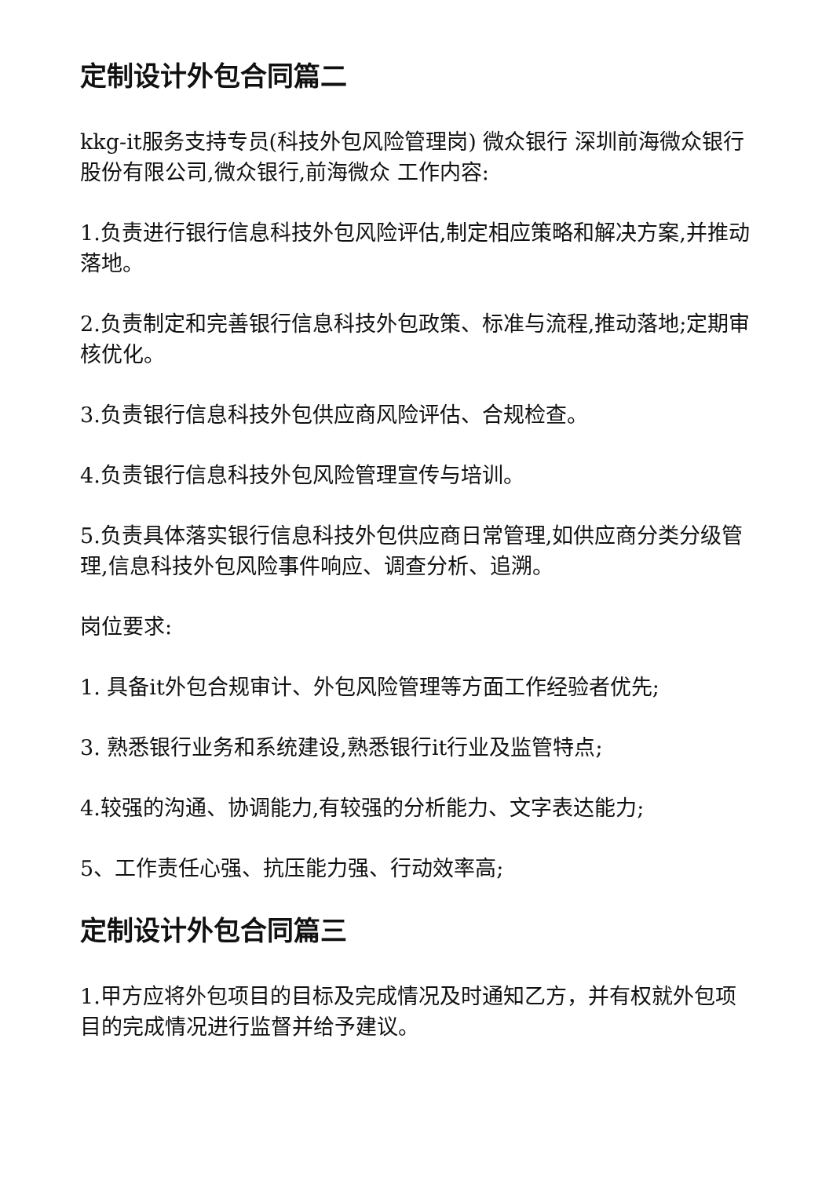定制设计外包合同篇二
kkg-it服务支持专员(科技外包风险管理岗) 微众银行 深圳前海微众银行股份有限公司,微众银行,前海微众 工作内容:
1.负责进行银行信息科技外包风险评估,制定相应策略和解决方案,并推动落地。
2.负责制定和完善银行信息科技外包政策、标准与流程,推动落地;定期审核优化。
3.负责银行信息科技外包供应商风险评估、合规检查。
4.负责银行信息科技外包风险管理宣传与培训。
5.负责具体落实银行信息科技外包供应商日常管理,如供应商分类分级管理,信息科技外包风险事件响应、调查分析、追溯。
岗位要求:
1. 具备it外包合规审计、外包风险管理等方面工作经验者优先;
3. 熟悉银行业务和系统建设,熟悉银行it行业及监管特点;
4.较强的沟通、协调能力,有较强的分析能力、文字表达能力;
5、工作责任心强、抗压能力强、行动效率高;
定制设计外包合同篇三
1.甲方应将外包项目的目标及完成情况及时通知乙方，并有权就外包项目的完成情况进行监督并给予建议。